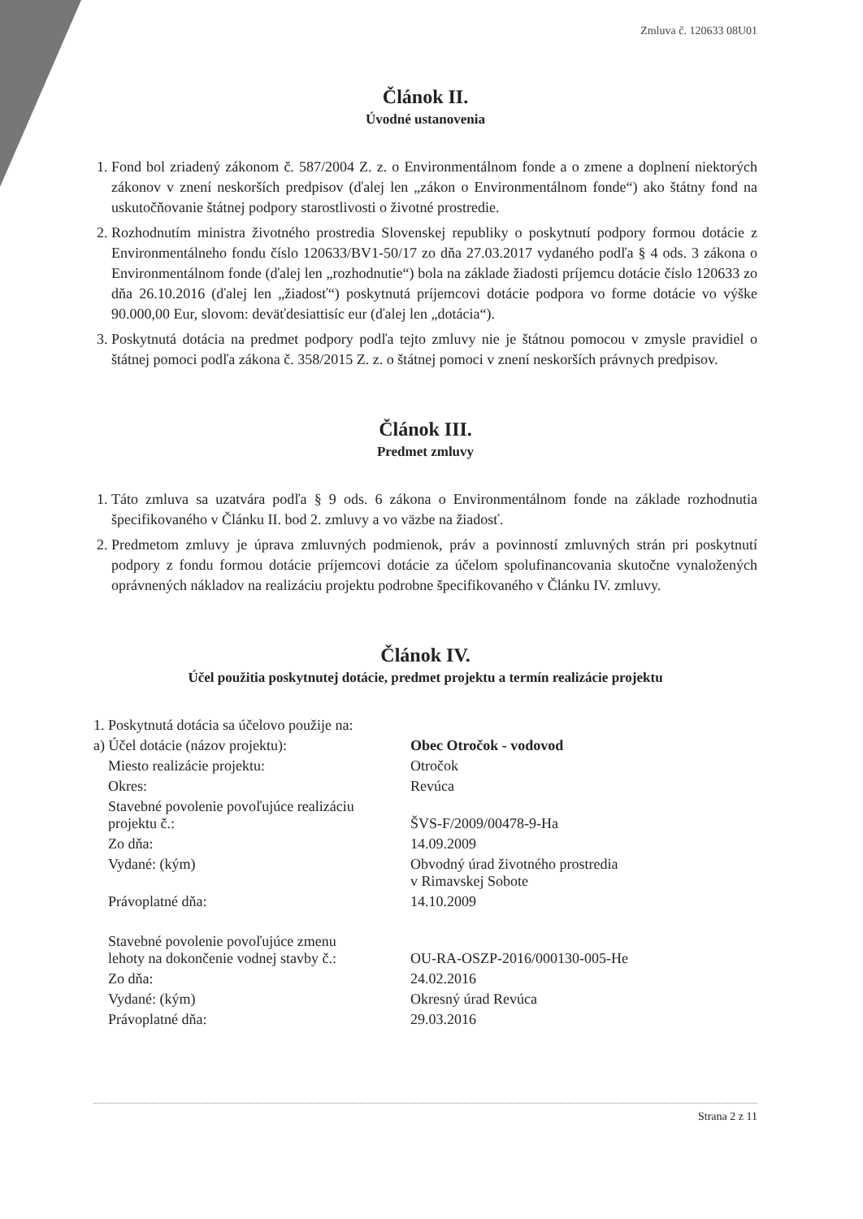Zmluva č. 120633 08U01
Článok II.
Úvodné ustanovenia
1. Fond bol zriadený zákonom č. 587/2004 Z. z. o Environmentálnom fonde a o zmene a doplnení niektorých zákonov v znení neskorších predpisov (ďalej len „zákon o Environmentálnom fonde“) ako štátny fond na uskutočňovanie štátnej podpory starostlivosti o životné prostredie.
2. Rozhodnutím ministra životného prostredia Slovenskej republiky o poskytnutí podpory formou dotácie z Environmentálneho fondu číslo 120633/BV1-50/17 zo dňa 27.03.2017 vydaného podľa § 4 ods. 3 zákona o Environmentálnom fonde (ďalej len „rozhodnutie“) bola na základe žiadosti príjemcu dotácie číslo 120633 zo dňa 26.10.2016 (ďalej len „žiadosť“) poskytnutá príjemcovi dotácie podpora vo forme dotácie vo výške 90.000,00 Eur, slovom: deväťdesiattisíc eur (ďalej len „dotácia“).
3. Poskytnutá dotácia na predmet podpory podľa tejto zmluvy nie je štátnou pomocou v zmysle pravidiel o štátnej pomoci podľa zákona č. 358/2015 Z. z. o štátnej pomoci v znení neskorších právnych predpisov.
Článok III.
Predmet zmluvy
1. Táto zmluva sa uzatvára podľa § 9 ods. 6 zákona o Environmentálnom fonde na základe rozhodnutia špecifikovaného v Článku II. bod 2. zmluvy a vo väzbe na žiadosť.
2. Predmetom zmluvy je úprava zmluvných podmienok, práv a povinností zmluvných strán pri poskytnutí podpory z fondu formou dotácie príjemcovi dotácie za účelom spolufinancovania skutočne vynaložených oprávnených nákladov na realizáciu projektu podrobne špecifikovaného v Článku IV. zmluvy.
Článok IV.
Účel použitia poskytnutej dotácie, predmet projektu a termín realizácie projektu
| 1. Poskytnutá dotácia sa účelovo použije na: | |
| a) Účel dotácie (názov projektu): | Obec Otročok - vodovod |
| Miesto realizácie projektu: | Otročok |
| Okres: | Revúca |
| Stavebné povolenie povoľujúce realizáciu projektu č.: | ŠVS-F/2009/00478-9-Ha |
| Zo dňa: | 14.09.2009 |
| Vydané: (kým) | Obvodný úrad životného prostredia v Rimavskej Sobote |
| Právoplatné dňa: | 14.10.2009 |
| Stavebné povolenie povoľujúce zmenu lehoty na dokončenie vodnej stavby č.: | OU-RA-OSZP-2016/000130-005-He |
| Zo dňa: | 24.02.2016 |
| Vydané: (kým) | Okresný úrad Revúca |
| Právoplatné dňa: | 29.03.2016 |
Strana 2 z 11